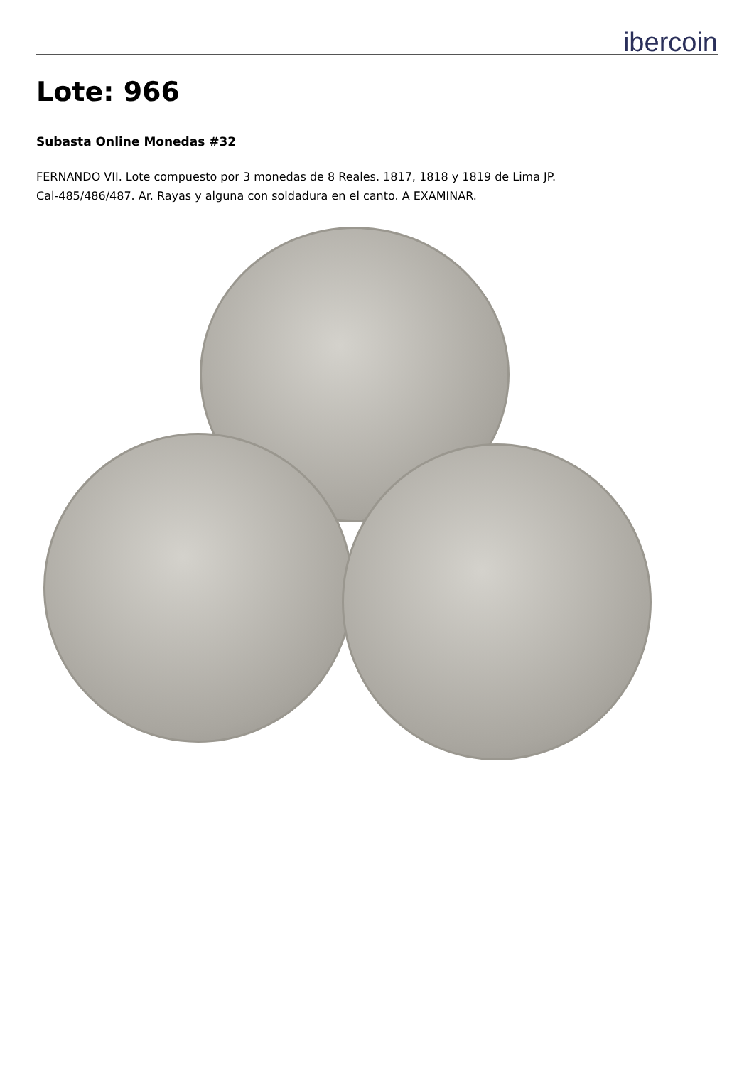ibercoin
Lote: 966
Subasta Online Monedas #32
FERNANDO VII. Lote compuesto por 3 monedas de 8 Reales. 1817, 1818 y 1819 de Lima JP.
Cal-485/486/487. Ar. Rayas y alguna con soldadura en el canto. A EXAMINAR.